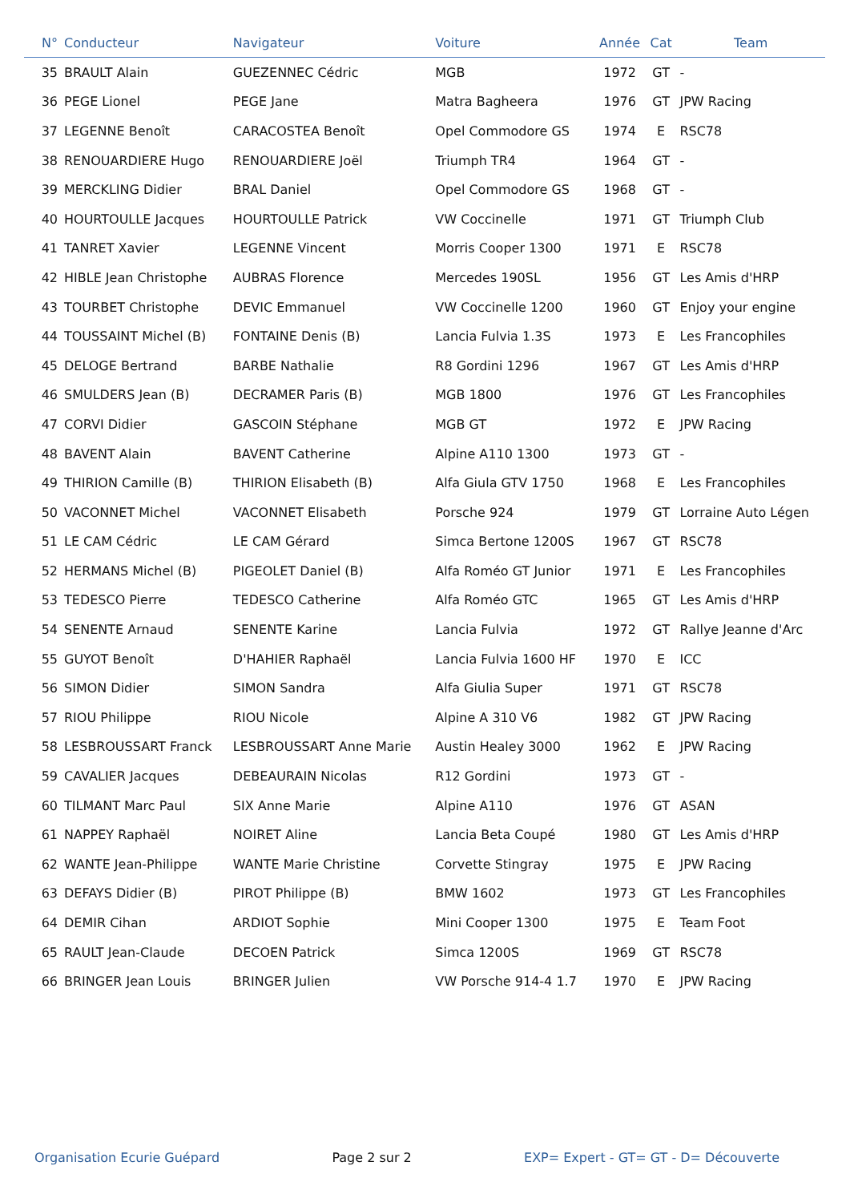| N° | Conducteur | Navigateur | Voiture | Année | Cat | Team |
| --- | --- | --- | --- | --- | --- | --- |
| 35 | BRAULT Alain | GUEZENNEC Cédric | MGB | 1972 | GT | - |
| 36 | PEGE Lionel | PEGE Jane | Matra Bagheera | 1976 | GT | JPW Racing |
| 37 | LEGENNE Benoît | CARACOSTEA Benoît | Opel Commodore GS | 1974 | E | RSC78 |
| 38 | RENOUARDIERE Hugo | RENOUARDIERE Joël | Triumph TR4 | 1964 | GT | - |
| 39 | MERCKLING Didier | BRAL Daniel | Opel Commodore GS | 1968 | GT | - |
| 40 | HOURTOULLE Jacques | HOURTOULLE Patrick | VW Coccinelle | 1971 | GT | Triumph Club |
| 41 | TANRET Xavier | LEGENNE Vincent | Morris Cooper 1300 | 1971 | E | RSC78 |
| 42 | HIBLE Jean Christophe | AUBRAS Florence | Mercedes 190SL | 1956 | GT | Les Amis d'HRP |
| 43 | TOURBET Christophe | DEVIC Emmanuel | VW Coccinelle 1200 | 1960 | GT | Enjoy your engine |
| 44 | TOUSSAINT Michel (B) | FONTAINE Denis (B) | Lancia Fulvia 1.3S | 1973 | E | Les Francophiles |
| 45 | DELOGE Bertrand | BARBE Nathalie | R8 Gordini 1296 | 1967 | GT | Les Amis d'HRP |
| 46 | SMULDERS Jean (B) | DECRAMER Paris (B) | MGB 1800 | 1976 | GT | Les Francophiles |
| 47 | CORVI Didier | GASCOIN Stéphane | MGB GT | 1972 | E | JPW Racing |
| 48 | BAVENT Alain | BAVENT Catherine | Alpine A110 1300 | 1973 | GT | - |
| 49 | THIRION Camille (B) | THIRION Elisabeth (B) | Alfa Giula GTV 1750 | 1968 | E | Les Francophiles |
| 50 | VACONNET Michel | VACONNET Elisabeth | Porsche 924 | 1979 | GT | Lorraine Auto Légen |
| 51 | LE CAM Cédric | LE CAM Gérard | Simca Bertone 1200S | 1967 | GT | RSC78 |
| 52 | HERMANS Michel (B) | PIGEOLET Daniel (B) | Alfa Roméo GT Junior | 1971 | E | Les Francophiles |
| 53 | TEDESCO Pierre | TEDESCO Catherine | Alfa Roméo GTC | 1965 | GT | Les Amis d'HRP |
| 54 | SENENTE Arnaud | SENENTE Karine | Lancia Fulvia | 1972 | GT | Rallye Jeanne d'Arc |
| 55 | GUYOT Benoît | D'HAHIER Raphaël | Lancia Fulvia 1600 HF | 1970 | E | ICC |
| 56 | SIMON Didier | SIMON Sandra | Alfa Giulia Super | 1971 | GT | RSC78 |
| 57 | RIOU Philippe | RIOU Nicole | Alpine A 310 V6 | 1982 | GT | JPW Racing |
| 58 | LESBROUSSART Franck | LESBROUSSART Anne Marie | Austin Healey 3000 | 1962 | E | JPW Racing |
| 59 | CAVALIER Jacques | DEBEAURAIN Nicolas | R12 Gordini | 1973 | GT | - |
| 60 | TILMANT Marc Paul | SIX Anne Marie | Alpine A110 | 1976 | GT | ASAN |
| 61 | NAPPEY Raphaël | NOIRET Aline | Lancia Beta Coupé | 1980 | GT | Les Amis d'HRP |
| 62 | WANTE Jean-Philippe | WANTE Marie Christine | Corvette Stingray | 1975 | E | JPW Racing |
| 63 | DEFAYS Didier (B) | PIROT Philippe (B) | BMW 1602 | 1973 | GT | Les Francophiles |
| 64 | DEMIR Cihan | ARDIOT Sophie | Mini Cooper 1300 | 1975 | E | Team Foot |
| 65 | RAULT Jean-Claude | DECOEN Patrick | Simca 1200S | 1969 | GT | RSC78 |
| 66 | BRINGER Jean Louis | BRINGER Julien | VW Porsche 914-4 1.7 | 1970 | E | JPW Racing |
Organisation Ecurie Guépard Page 2 sur 2 EXP= Expert - GT= GT - D= Découverte